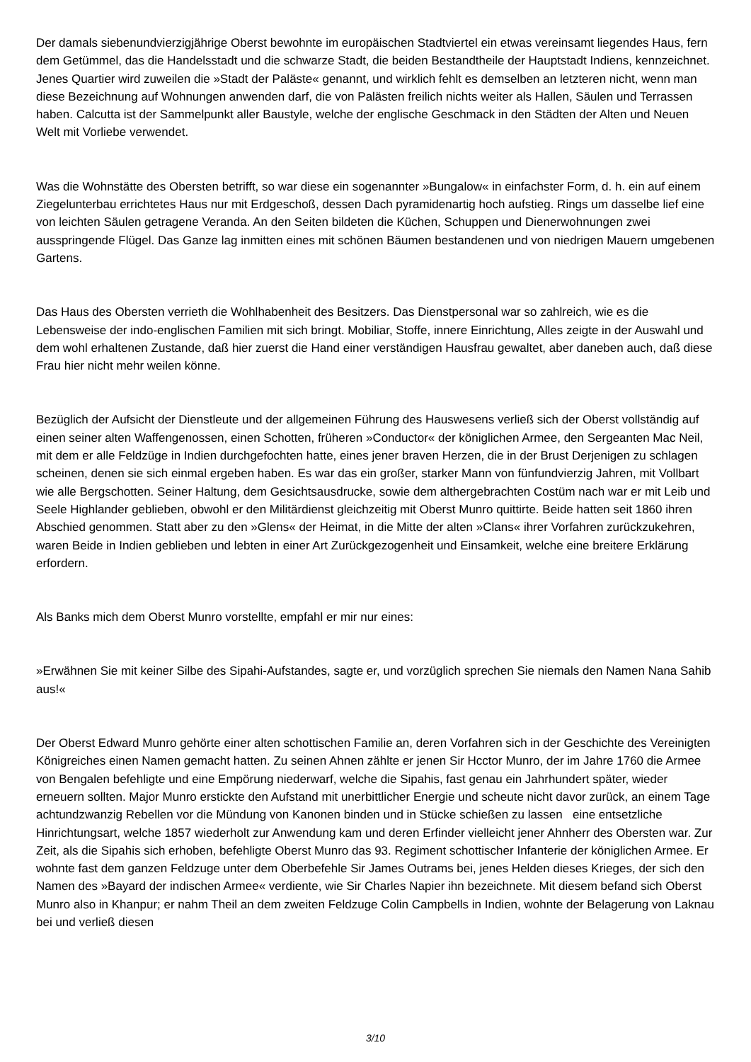Der damals siebenundvierzigjährige Oberst bewohnte im europäischen Stadtviertel ein etwas vereinsamt liegendes Haus, fern dem Getümmel, das die Handelsstadt und die schwarze Stadt, die beiden Bestandtheile der Hauptstadt Indiens, kennzeichnet. Jenes Quartier wird zuweilen die »Stadt der Paläste« genannt, und wirklich fehlt es demselben an letzteren nicht, wenn man diese Bezeichnung auf Wohnungen anwenden darf, die von Palästen freilich nichts weiter als Hallen, Säulen und Terrassen haben. Calcutta ist der Sammelpunkt aller Baustyle, welche der englische Geschmack in den Städten der Alten und Neuen Welt mit Vorliebe verwendet.
Was die Wohnstätte des Obersten betrifft, so war diese ein sogenannter »Bungalow« in einfachster Form, d. h. ein auf einem Ziegelunterbau errichtetes Haus nur mit Erdgeschoß, dessen Dach pyramidenartig hoch aufstieg. Rings um dasselbe lief eine von leichten Säulen getragene Veranda. An den Seiten bildeten die Küchen, Schuppen und Dienerwohnungen zwei ausspringende Flügel. Das Ganze lag inmitten eines mit schönen Bäumen bestandenen und von niedrigen Mauern umgebenen Gartens.
Das Haus des Obersten verrieth die Wohlhabenheit des Besitzers. Das Dienstpersonal war so zahlreich, wie es die Lebensweise der indo-englischen Familien mit sich bringt. Mobiliar, Stoffe, innere Einrichtung, Alles zeigte in der Auswahl und dem wohl erhaltenen Zustande, daß hier zuerst die Hand einer verständigen Hausfrau gewaltet, aber daneben auch, daß diese Frau hier nicht mehr weilen könne.
Bezüglich der Aufsicht der Dienstleute und der allgemeinen Führung des Hauswesens verließ sich der Oberst vollständig auf einen seiner alten Waffengenossen, einen Schotten, früheren »Conductor« der königlichen Armee, den Sergeanten Mac Neil, mit dem er alle Feldzüge in Indien durchgefochten hatte, eines jener braven Herzen, die in der Brust Derjenigen zu schlagen scheinen, denen sie sich einmal ergeben haben. Es war das ein großer, starker Mann von fünfundvierzig Jahren, mit Vollbart wie alle Bergschotten. Seiner Haltung, dem Gesichtsausdrucke, sowie dem althergebrachten Costüm nach war er mit Leib und Seele Highlander geblieben, obwohl er den Militärdienst gleichzeitig mit Oberst Munro quittirte. Beide hatten seit 1860 ihren Abschied genommen. Statt aber zu den »Glens« der Heimat, in die Mitte der alten »Clans« ihrer Vorfahren zurückzukehren, waren Beide in Indien geblieben und lebten in einer Art Zurückgezogenheit und Einsamkeit, welche eine breitere Erklärung erfordern.
Als Banks mich dem Oberst Munro vorstellte, empfahl er mir nur eines:
»Erwähnen Sie mit keiner Silbe des Sipahi-Aufstandes, sagte er, und vorzüglich sprechen Sie niemals den Namen Nana Sahib aus!«
Der Oberst Edward Munro gehörte einer alten schottischen Familie an, deren Vorfahren sich in der Geschichte des Vereinigten Königreiches einen Namen gemacht hatten. Zu seinen Ahnen zählte er jenen Sir Hcctor Munro, der im Jahre 1760 die Armee von Bengalen befehligte und eine Empörung niederwarf, welche die Sipahis, fast genau ein Jahrhundert später, wieder erneuern sollten. Major Munro erstickte den Aufstand mit unerbittlicher Energie und scheute nicht davor zurück, an einem Tage achtundzwanzig Rebellen vor die Mündung von Kanonen binden und in Stücke schießen zu lassen eine entsetzliche Hinrichtungsart, welche 1857 wiederholt zur Anwendung kam und deren Erfinder vielleicht jener Ahnherr des Obersten war. Zur Zeit, als die Sipahis sich erhoben, befehligte Oberst Munro das 93. Regiment schottischer Infanterie der königlichen Armee. Er wohnte fast dem ganzen Feldzuge unter dem Oberbefehle Sir James Outrams bei, jenes Helden dieses Krieges, der sich den Namen des »Bayard der indischen Armee« verdiente, wie Sir Charles Napier ihn bezeichnete. Mit diesem befand sich Oberst Munro also in Khanpur; er nahm Theil an dem zweiten Feldzuge Colin Campbells in Indien, wohnte der Belagerung von Laknau bei und verließ diesen
3/10